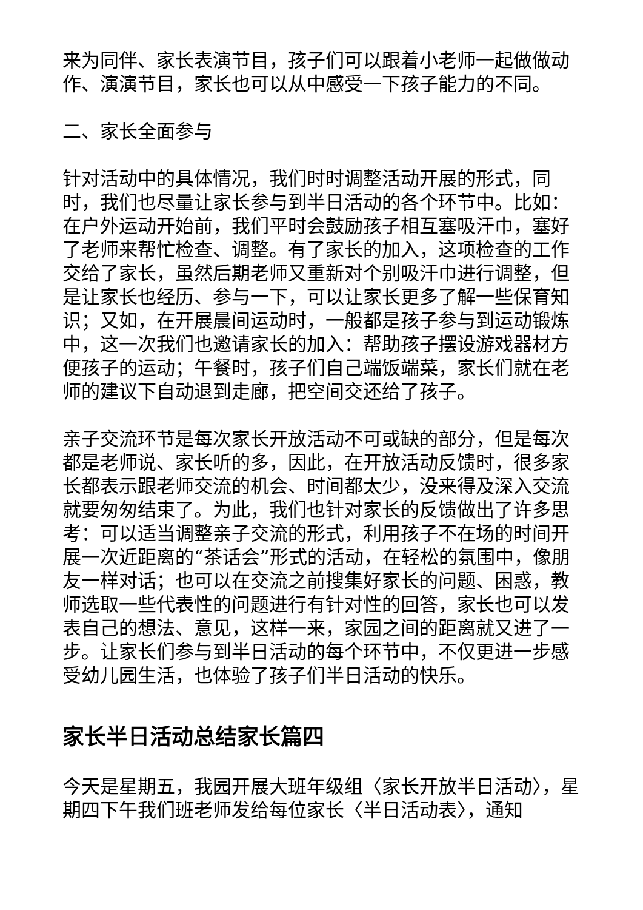来为同伴、家长表演节目，孩子们可以跟着小老师一起做做动作、演演节目，家长也可以从中感受一下孩子能力的不同。
二、家长全面参与
针对活动中的具体情况，我们时时调整活动开展的形式，同时，我们也尽量让家长参与到半日活动的各个环节中。比如：在户外运动开始前，我们平时会鼓励孩子相互塞吸汗巾，塞好了老师来帮忙检查、调整。有了家长的加入，这项检查的工作交给了家长，虽然后期老师又重新对个别吸汗巾进行调整，但是让家长也经历、参与一下，可以让家长更多了解一些保育知识；又如，在开展晨间运动时，一般都是孩子参与到运动锻炼中，这一次我们也邀请家长的加入：帮助孩子摆设游戏器材方便孩子的运动；午餐时，孩子们自己端饭端菜，家长们就在老师的建议下自动退到走廊，把空间交还给了孩子。
亲子交流环节是每次家长开放活动不可或缺的部分，但是每次都是老师说、家长听的多，因此，在开放活动反馈时，很多家长都表示跟老师交流的机会、时间都太少，没来得及深入交流就要匆匆结束了。为此，我们也针对家长的反馈做出了许多思考：可以适当调整亲子交流的形式，利用孩子不在场的时间开展一次近距离的“茶话会”形式的活动，在轻松的氛围中，像朋友一样对话；也可以在交流之前搜集好家长的问题、困惑，教师选取一些代表性的问题进行有针对性的回答，家长也可以发表自己的想法、意见，这样一来，家园之间的距离就又进了一步。让家长们参与到半日活动的每个环节中，不仅更进一步感受幼儿园生活，也体验了孩子们半日活动的快乐。
家长半日活动总结家长篇四
今天是星期五，我园开展大班年级组〈家长开放半日活动〉，星期四下午我们班老师发给每位家长〈半日活动表〉，通知